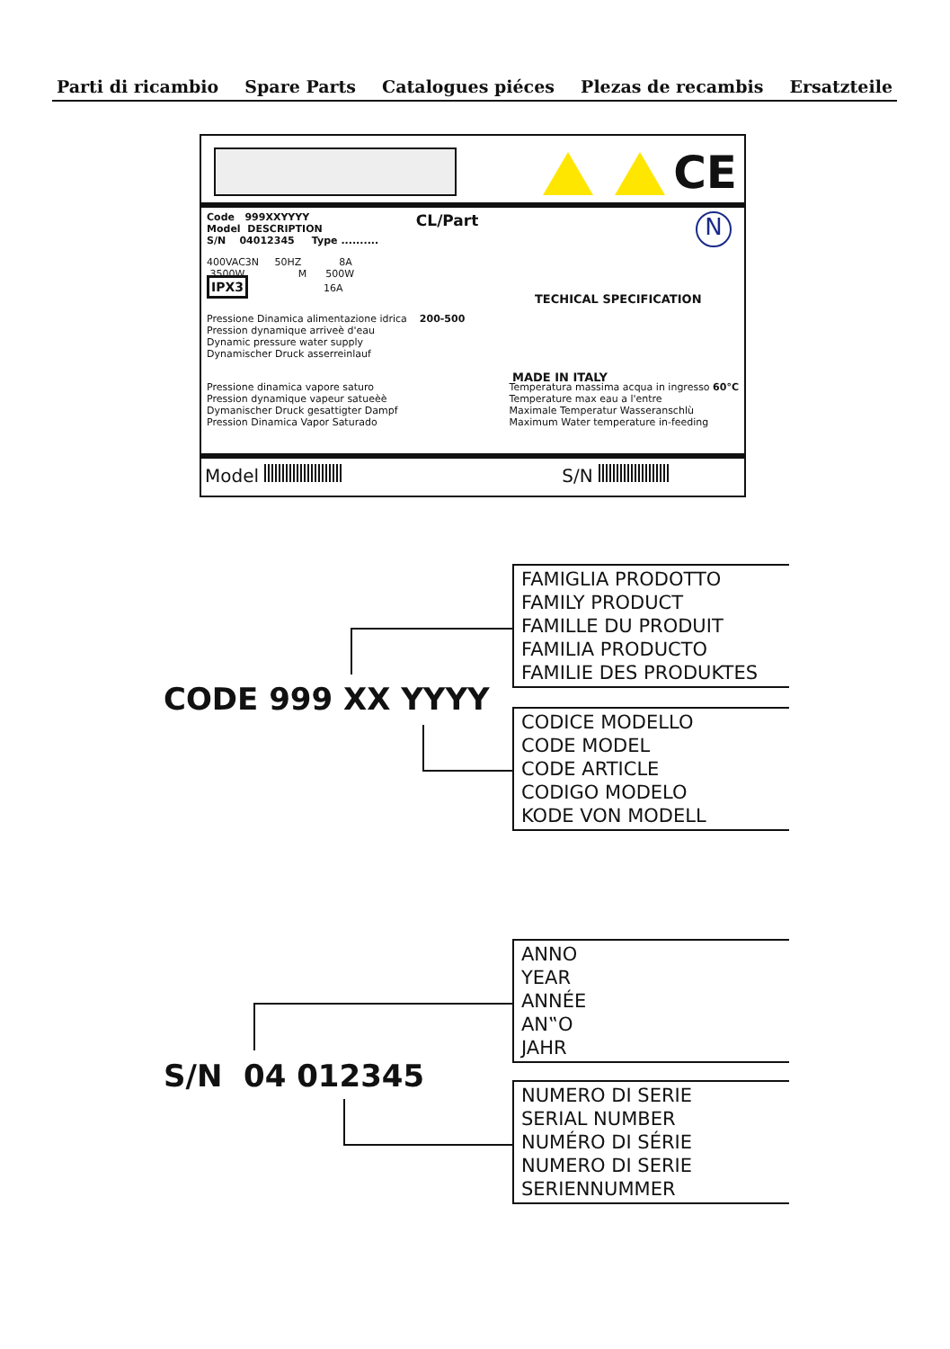Parti di ricambio Spare Parts Catalogues piéces Plezas de recambis Ersatzteile
CE
Code 999XXYYYY
Model DESCRIPTION
S/N 04012345 Type ..........
CL/Part N
400VAC3N 50HZ 8A
3500W M 500W
IPX3 16A
TECHICAL SPECIFICATION
Pressione Dinamica alimentazione idrica 200-500
Pression dynamique arriveè d'eau
Dynamic pressure water supply
Dynamischer Druck asserreinlauf
MADE IN ITALY
Pressione dinamica vapore saturo
Pression dynamique vapeur satueèè
Dymanischer Druck gesattigter Dampf
Pression Dinamica Vapor Saturado
Temperatura massima acqua in ingresso 60°C
Temperature max eau a l'entre
Maximale Temperatur Wasseranschlù
Maximum Water temperature in-feeding
Model S/N
CODE 999 XX YYYY
FAMIGLIA PRODOTTO
FAMILY PRODUCT
FAMILLE DU PRODUIT
FAMILIA PRODUCTO
FAMILIE DES PRODUKTES
CODICE MODELLO
CODE MODEL
CODE ARTICLE
CODIGO MODELO
KODE VON MODELL
S/N 04 012345
ANNO
YEAR
ANNÉE
AN‟O
JAHR
NUMERO DI SERIE
SERIAL NUMBER
NUMÉRO DI SÉRIE
NUMERO DI SERIE
SERIENNUMMER